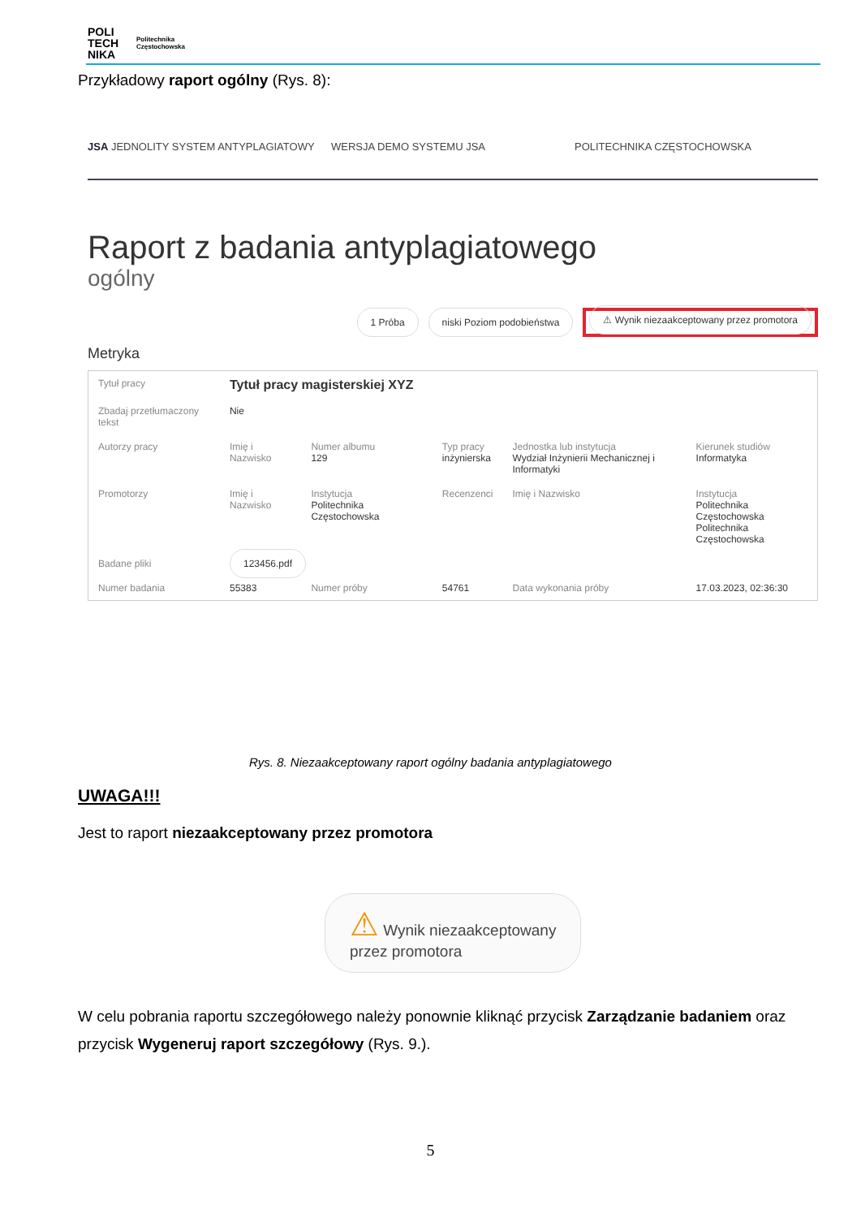POLI
TECH
NIKA
Politechnika Częstochowska
Przykładowy raport ogólny (Rys. 8):
JSA JEDNOLITY SYSTEM ANTYPLAGIATOWY
WERSJA DEMO SYSTEMU JSA POLITECHNIKA CZĘSTOCHOWSKA
Raport z badania antyplagiatowego
ogólny
1 Próba niski Poziom podobieństwa ⚠ Wynik niezaakceptowany przez promotora
Metryka
| Tytuł pracy | Tytuł pracy magisterskiej XYZ | | | | |
| Zbadaj przetłumaczony tekst | Nie | | | | |
| Autorzy pracy | Imię i Nazwisko | Numer albumu 129 | Typ pracy inżynierska | Jednostka lub instytucja Wydział Inżynierii Mechanicznej i Informatyki | Kierunek studiów Informatyka |
| Promotorzy | Imię i Nazwisko | Instytucja Politechnika Częstochowska | Recenzenci | Imię i Nazwisko | Instytucja Politechnika Częstochowska Politechnika Częstochowska |
| Badane pliki | 123456.pdf | | | | |
| Numer badania | 55383 | Numer próby | 54761 | Data wykonania próby | 17.03.2023, 02:36:30 |
Rys. 8. Niezaakceptowany raport ogólny badania antyplagiatowego
UWAGA!!!
Jest to raport niezaakceptowany przez promotora
⚠ Wynik niezaakceptowany
przez promotora
W celu pobrania raportu szczegółowego należy ponownie kliknąć przycisk Zarządzanie badaniem oraz przycisk Wygeneruj raport szczegółowy (Rys. 9.).
5